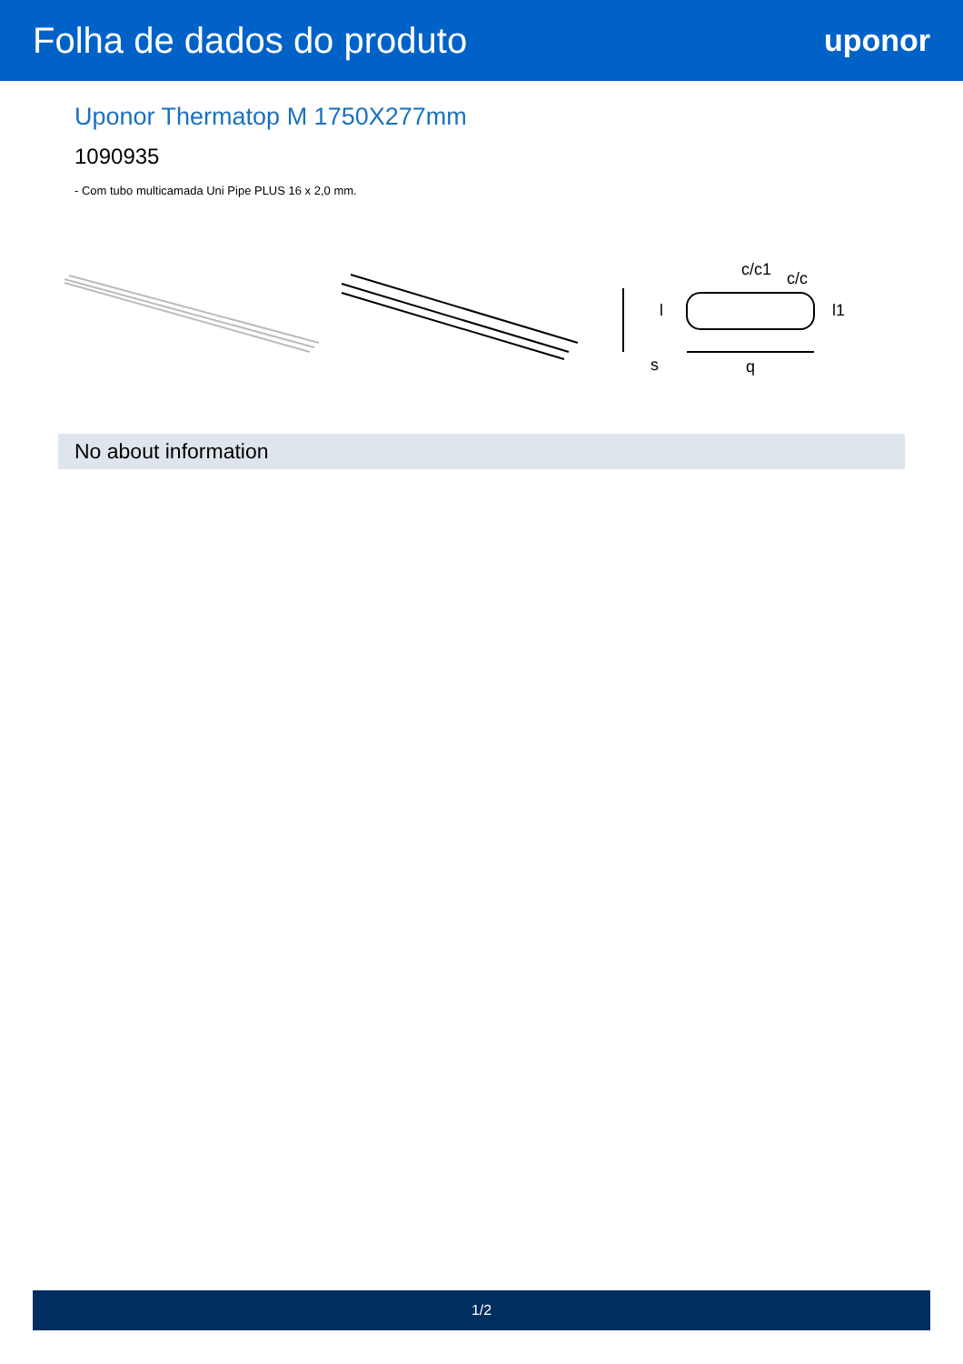Folha de dados do produto
uponor
Uponor Thermatop M 1750X277mm
1090935
- Com tubo multicamada Uni Pipe PLUS 16 x 2,0 mm.
s
q
c/c1
c/c
l
l1
No about information
1/2